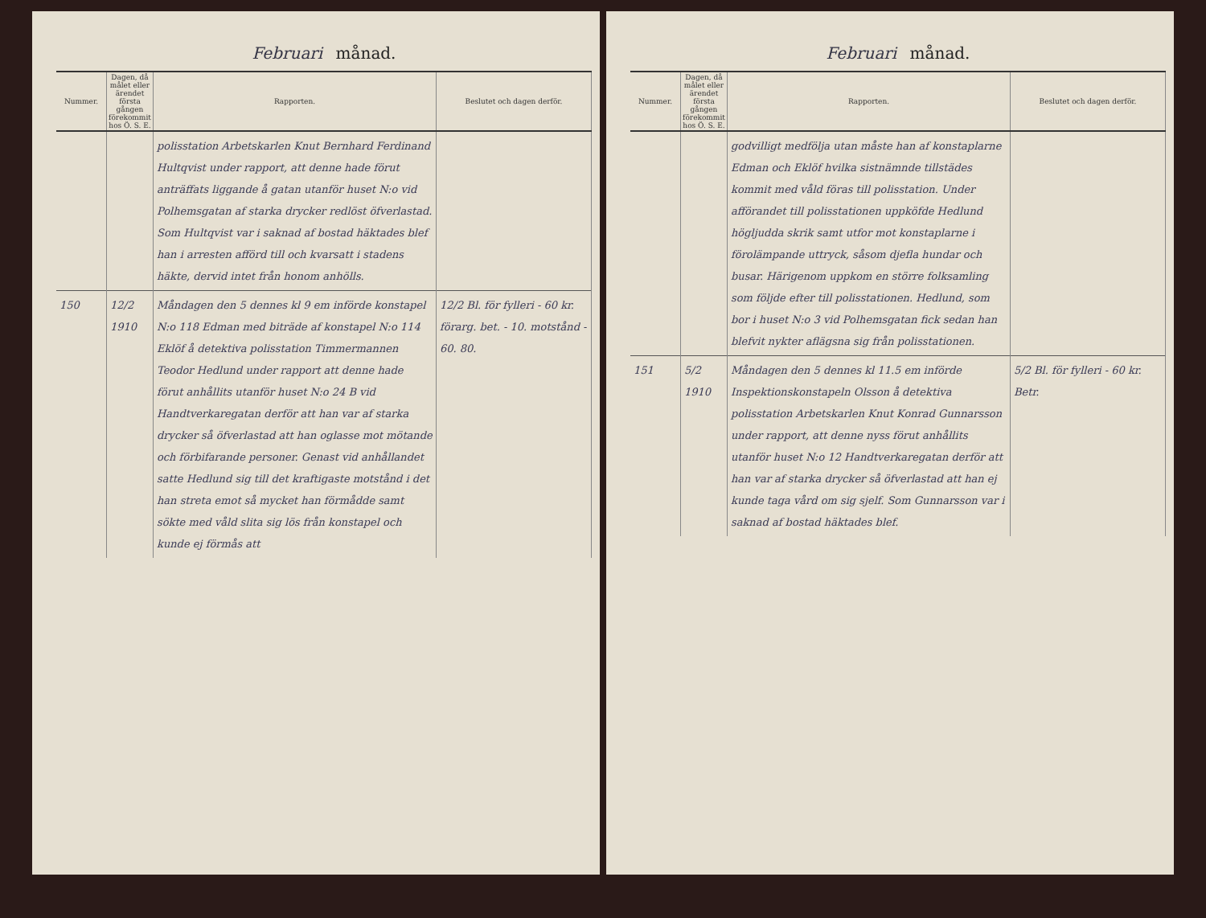Februari månad.
| Nummer. | Dagen, då målet eller ärendet första gången förekommit hos Ö. S. E. | Rapporten. | Beslutet och dagen derför. |
| --- | --- | --- | --- |
| | | polisstation Arbetskarlen Knut Bernhard Ferdinand Hultqvist under rapport, att denne hade förut anträffats liggande å gatan utanför huset N:o vid Polhemsgatan af starka drycker redlöst öfverlastad. Som Hultqvist var i saknad af bostad häktades blef han i arresten afförd till och kvarsatt i stadens häkte, dervid intet från honom anhölls. | |
| 150 | 12/2 1910 | Måndagen den 5 dennes kl 9 em införde konstapel N:o 118 Edman med biträde af konstapel N:o 114 Eklöf å detektiva polisstation Timmermannen Teodor Hedlund under rapport att denne hade förut anhållits utanför huset N:o 24 B vid Handtverkaregatan derför att han var af starka drycker så öfverlastad att han oglasse mot mötande och förbifarande personer. Genast vid anhållandet satte Hedlund sig till det kraftigaste motstånd i det han streta emot så mycket han förmådde samt sökte med våld slita sig lös från konstapel och kunde ej förmås att | 12/2 Bl. för fylleri - 60 kr. förarg. bet. - 10. motstånd - 60. 80. |
Februari månad.
| Nummer. | Dagen, då målet eller ärendet första gången förekommit hos Ö. S. E. | Rapporten. | Beslutet och dagen derför. |
| --- | --- | --- | --- |
| | | godvilligt medfölja utan måste han af konstaplarne Edman och Eklöf hvilka sistnämnde tillstädes kommit med våld föras till polisstation. Under afförandet till polisstationen uppköfde Hedlund högljudda skrik samt utfor mot konstaplarne i förolämpande uttryck, såsom djefla hundar och busar. Härigenom uppkom en större folksamling som följde efter till polisstationen. Hedlund, som bor i huset N:o 3 vid Polhemsgatan fick sedan han blefvit nykter aflägsna sig från polisstationen. | |
| 151 | 5/2 1910 | Måndagen den 5 dennes kl 11.5 em införde Inspektionskonstapeln Olsson å detektiva polisstation Arbetskarlen Knut Konrad Gunnarsson under rapport, att denne nyss förut anhållits utanför huset N:o 12 Handtverkaregatan derför att han var af starka drycker så öfverlastad att han ej kunde taga vård om sig sjelf. Som Gunnarsson var i saknad af bostad häktades blef. | 5/2 Bl. för fylleri - 60 kr. Betr. |